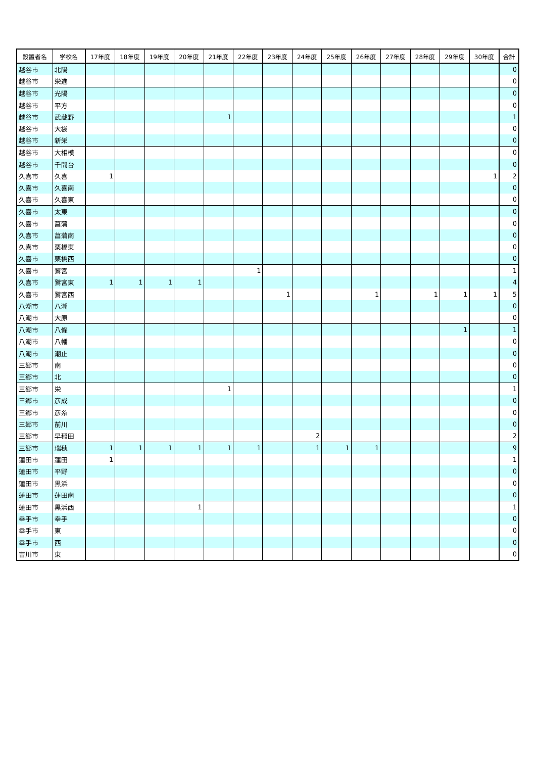| 設置者名 | 学校名 | 17年度 | 18年度 | 19年度 | 20年度 | 21年度 | 22年度 | 23年度 | 24年度 | 25年度 | 26年度 | 27年度 | 28年度 | 29年度 | 30年度 | 合計 |
| --- | --- | --- | --- | --- | --- | --- | --- | --- | --- | --- | --- | --- | --- | --- | --- | --- |
| 越谷市 | 北陽 | | | | | | | | | | | | | | | 0 |
| 越谷市 | 栄進 | | | | | | | | | | | | | | | 0 |
| 越谷市 | 光陽 | | | | | | | | | | | | | | | 0 |
| 越谷市 | 平方 | | | | | | | | | | | | | | | 0 |
| 越谷市 | 武蔵野 | | | | | 1 | | | | | | | | | | 1 |
| 越谷市 | 大袋 | | | | | | | | | | | | | | | 0 |
| 越谷市 | 新栄 | | | | | | | | | | | | | | | 0 |
| 越谷市 | 大相模 | | | | | | | | | | | | | | | 0 |
| 越谷市 | 千間台 | | | | | | | | | | | | | | | 0 |
| 久喜市 | 久喜 | 1 | | | | | | | | | | | | | 1 | 2 |
| 久喜市 | 久喜南 | | | | | | | | | | | | | | | 0 |
| 久喜市 | 久喜東 | | | | | | | | | | | | | | | 0 |
| 久喜市 | 太東 | | | | | | | | | | | | | | | 0 |
| 久喜市 | 菖蒲 | | | | | | | | | | | | | | | 0 |
| 久喜市 | 菖蒲南 | | | | | | | | | | | | | | | 0 |
| 久喜市 | 栗橋東 | | | | | | | | | | | | | | | 0 |
| 久喜市 | 栗橋西 | | | | | | | | | | | | | | | 0 |
| 久喜市 | 鷲宮 | | | | | | 1 | | | | | | | | | 1 |
| 久喜市 | 鷲宮東 | 1 | 1 | 1 | 1 | | | | | | | | | | | 4 |
| 久喜市 | 鷲宮西 | | | | | | | 1 | | | 1 | | 1 | 1 | 1 | 5 |
| 八潮市 | 八潮 | | | | | | | | | | | | | | | 0 |
| 八潮市 | 大原 | | | | | | | | | | | | | | | 0 |
| 八潮市 | 八條 | | | | | | | | | | | | | 1 | | 1 |
| 八潮市 | 八幡 | | | | | | | | | | | | | | | 0 |
| 八潮市 | 潮止 | | | | | | | | | | | | | | | 0 |
| 三郷市 | 南 | | | | | | | | | | | | | | | 0 |
| 三郷市 | 北 | | | | | | | | | | | | | | | 0 |
| 三郷市 | 栄 | | | | | 1 | | | | | | | | | | 1 |
| 三郷市 | 彦成 | | | | | | | | | | | | | | | 0 |
| 三郷市 | 彦糸 | | | | | | | | | | | | | | | 0 |
| 三郷市 | 前川 | | | | | | | | | | | | | | | 0 |
| 三郷市 | 早稲田 | | | | | | | | 2 | | | | | | | 2 |
| 三郷市 | 瑞穂 | 1 | 1 | 1 | 1 | 1 | 1 | | 1 | 1 | 1 | | | | | 9 |
| 蓮田市 | 蓮田 | 1 | | | | | | | | | | | | | | 1 |
| 蓮田市 | 平野 | | | | | | | | | | | | | | | 0 |
| 蓮田市 | 黒浜 | | | | | | | | | | | | | | | 0 |
| 蓮田市 | 蓮田南 | | | | | | | | | | | | | | | 0 |
| 蓮田市 | 黒浜西 | | | | 1 | | | | | | | | | | | 1 |
| 幸手市 | 幸手 | | | | | | | | | | | | | | | 0 |
| 幸手市 | 東 | | | | | | | | | | | | | | | 0 |
| 幸手市 | 西 | | | | | | | | | | | | | | | 0 |
| 吉川市 | 東 | | | | | | | | | | | | | | | 0 |